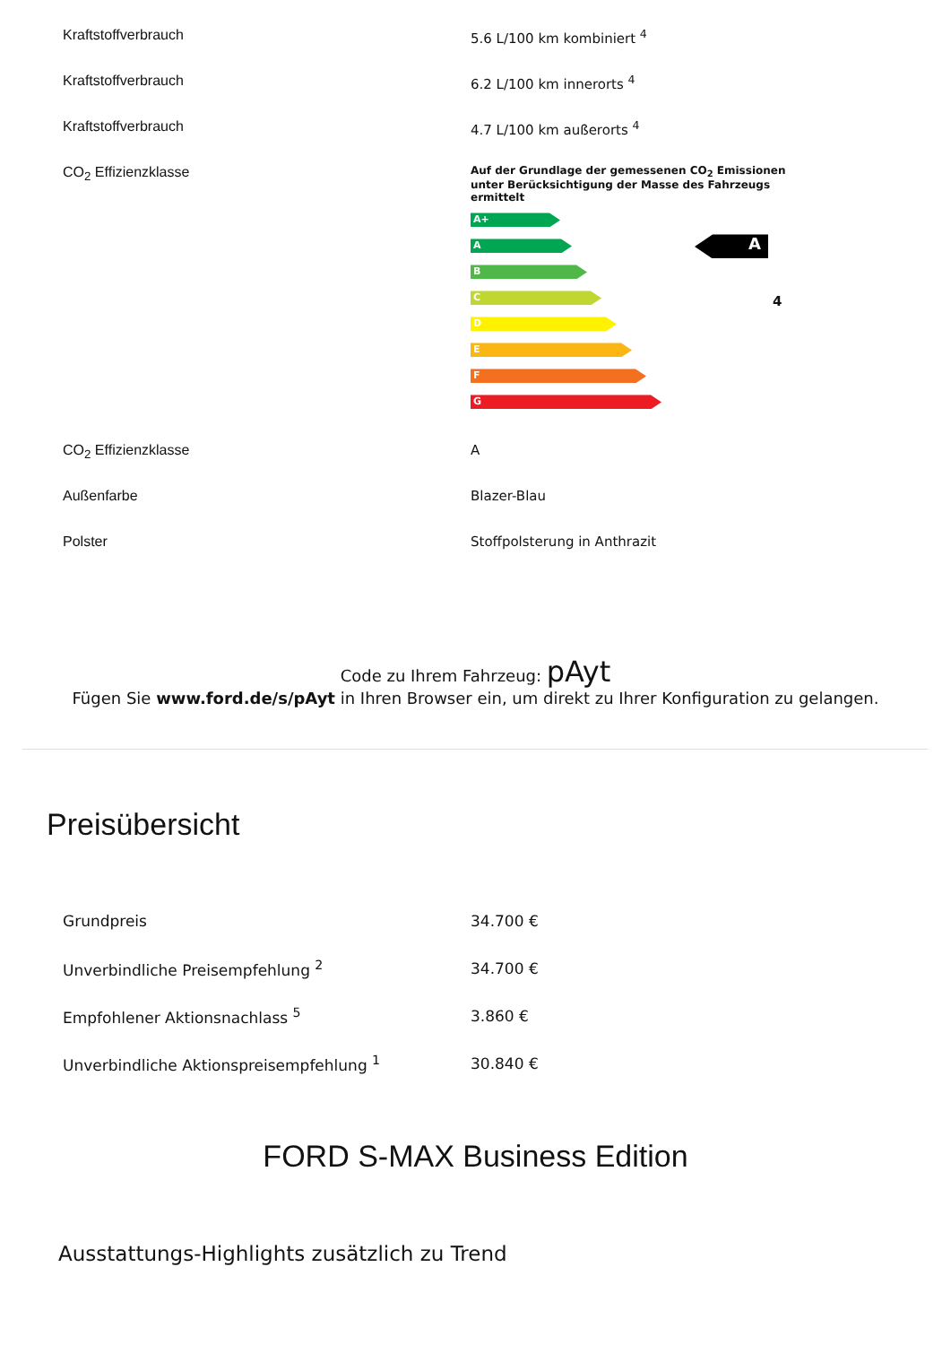| Kraftstoffverbrauch | 5.6 L/100 km kombiniert <sup>4</sup> |
| Kraftstoffverbrauch | 6.2 L/100 km innerorts <sup>4</sup> |
| Kraftstoffverbrauch | 4.7 L/100 km außerorts <sup>4</sup> |
| CO<sub>2</sub> Effizienzklasse | Auf der Grundlage der gemessenen CO<sub>2</sub> Emissionen unter Berücksichtigung der Masse des Fahrzeugs ermittelt A+ A B C D E F G A 4 |
| CO<sub>2</sub> Effizienzklasse | A |
| Außenfarbe | Blazer-Blau |
| Polster | Stoffpolsterung in Anthrazit |
Code zu Ihrem Fahrzeug: pAyt
Fügen Sie www.ford.de/s/pAyt in Ihren Browser ein, um direkt zu Ihrer Konfiguration zu gelangen.
Preisübersicht
| Grundpreis | 34.700 € |
| Unverbindliche Preisempfehlung <sup>2</sup> | 34.700 € |
| Empfohlener Aktionsnachlass <sup>5</sup> | 3.860 € |
| Unverbindliche Aktionspreisempfehlung <sup>1</sup> | 30.840 € |
FORD S-MAX Business Edition
Ausstattungs-Highlights zusätzlich zu Trend